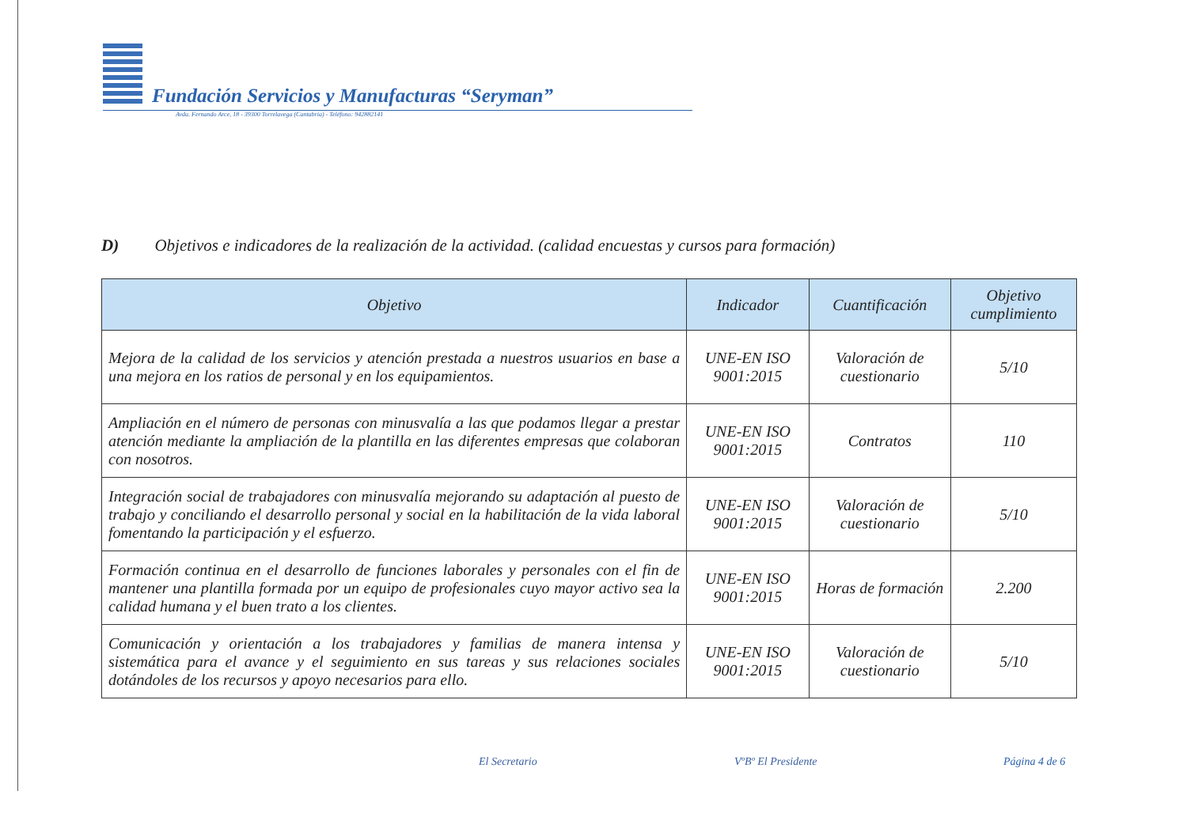Fundación Servicios y Manufacturas “Seryman”
Avda. Fernando Arce, 18 - 39300 Torrelavega (Cantabria) - Teléfono: 942882141
D) Objetivos e indicadores de la realización de la actividad. (calidad encuestas y cursos para formación)
| Objetivo | Indicador | Cuantificación | Objetivo cumplimiento |
| --- | --- | --- | --- |
| Mejora de la calidad de los servicios y atención prestada a nuestros usuarios en base a una mejora en los ratios de personal y en los equipamientos. | UNE-EN ISO 9001:2015 | Valoración de cuestionario | 5/10 |
| Ampliación en el número de personas con minusvalía a las que podamos llegar a prestar atención mediante la ampliación de la plantilla en las diferentes empresas que colaboran con nosotros. | UNE-EN ISO 9001:2015 | Contratos | 110 |
| Integración social de trabajadores con minusvalía mejorando su adaptación al puesto de trabajo y conciliando el desarrollo personal y social en la habilitación de la vida laboral fomentando la participación y el esfuerzo. | UNE-EN ISO 9001:2015 | Valoración de cuestionario | 5/10 |
| Formación continua en el desarrollo de funciones laborales y personales con el fin de mantener una plantilla formada por un equipo de profesionales cuyo mayor activo sea la calidad humana y el buen trato a los clientes. | UNE-EN ISO 9001:2015 | Horas de formación | 2.200 |
| Comunicación y orientación a los trabajadores y familias de manera intensa y sistemática para el avance y el seguimiento en sus tareas y sus relaciones sociales dotándoles de los recursos y apoyo necesarios para ello. | UNE-EN ISO 9001:2015 | Valoración de cuestionario | 5/10 |
El Secretario VºBº El Presidente Página 4 de 6